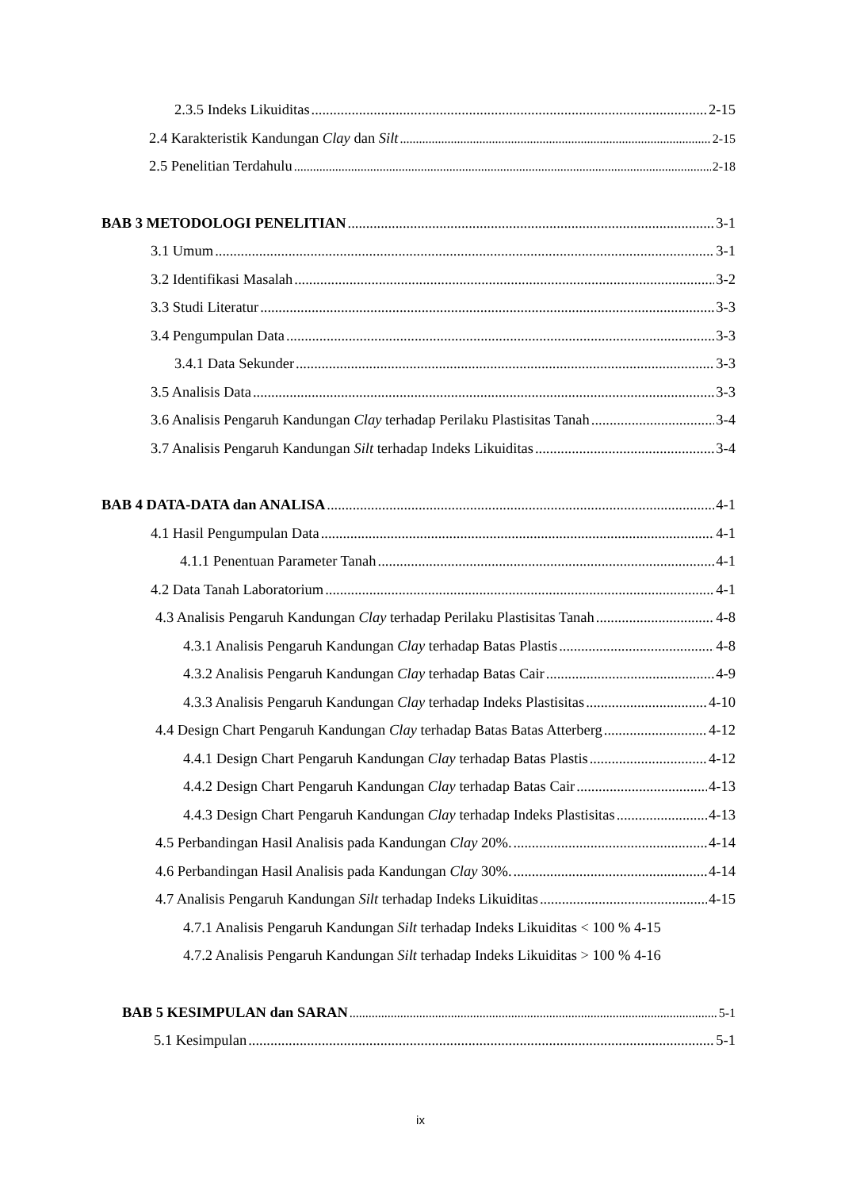2.3.5 Indeks Likuiditas 2-15
2.4 Karakteristik Kandungan Clay dan Silt 2-15
2.5 Penelitian Terdahulu 2-18
BAB 3 METODOLOGI PENELITIAN 3-1
3.1 Umum 3-1
3.2 Identifikasi Masalah 3-2
3.3 Studi Literatur 3-3
3.4 Pengumpulan Data 3-3
3.4.1 Data Sekunder 3-3
3.5 Analisis Data 3-3
3.6 Analisis Pengaruh Kandungan Clay terhadap Perilaku Plastisitas Tanah 3-4
3.7 Analisis Pengaruh Kandungan Silt terhadap Indeks Likuiditas 3-4
BAB 4 DATA-DATA dan ANALISA 4-1
4.1 Hasil Pengumpulan Data 4-1
4.1.1 Penentuan Parameter Tanah 4-1
4.2 Data Tanah Laboratorium 4-1
4.3 Analisis Pengaruh Kandungan Clay terhadap Perilaku Plastisitas Tanah 4-8
4.3.1 Analisis Pengaruh Kandungan Clay terhadap Batas Plastis 4-8
4.3.2 Analisis Pengaruh Kandungan Clay terhadap Batas Cair 4-9
4.3.3 Analisis Pengaruh Kandungan Clay terhadap Indeks Plastisitas 4-10
4.4 Design Chart Pengaruh Kandungan Clay terhadap Batas Batas Atterberg 4-12
4.4.1 Design Chart Pengaruh Kandungan Clay terhadap Batas Plastis 4-12
4.4.2 Design Chart Pengaruh Kandungan Clay terhadap Batas Cair 4-13
4.4.3 Design Chart Pengaruh Kandungan Clay terhadap Indeks Plastisitas 4-13
4.5 Perbandingan Hasil Analisis pada Kandungan Clay 20%. 4-14
4.6 Perbandingan Hasil Analisis pada Kandungan Clay 30%. 4-14
4.7 Analisis Pengaruh Kandungan Silt terhadap Indeks Likuiditas 4-15
4.7.1 Analisis Pengaruh Kandungan Silt terhadap Indeks Likuiditas < 100 % 4-15
4.7.2 Analisis Pengaruh Kandungan Silt terhadap Indeks Likuiditas > 100 % 4-16
BAB 5 KESIMPULAN dan SARAN 5-1
5.1 Kesimpulan 5-1
ix